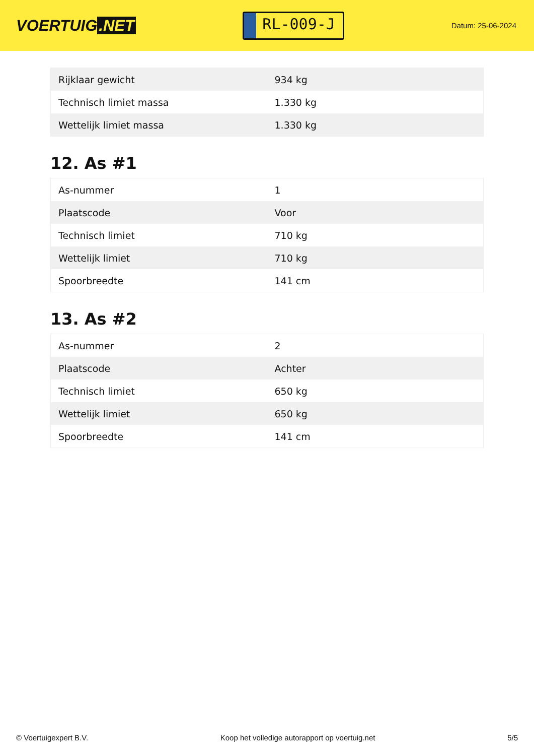VOERTUIG.NET
RL-009-J
Datum: 25-06-2024
| Rijklaar gewicht | 934 kg |
| Technisch limiet massa | 1.330 kg |
| Wettelijk limiet massa | 1.330 kg |
12. As #1
| As-nummer | 1 |
| Plaatscode | Voor |
| Technisch limiet | 710 kg |
| Wettelijk limiet | 710 kg |
| Spoorbreedte | 141 cm |
13. As #2
| As-nummer | 2 |
| Plaatscode | Achter |
| Technisch limiet | 650 kg |
| Wettelijk limiet | 650 kg |
| Spoorbreedte | 141 cm |
© Voertuigexpert B.V. Koop het volledige autorapport op voertuig.net 5/5